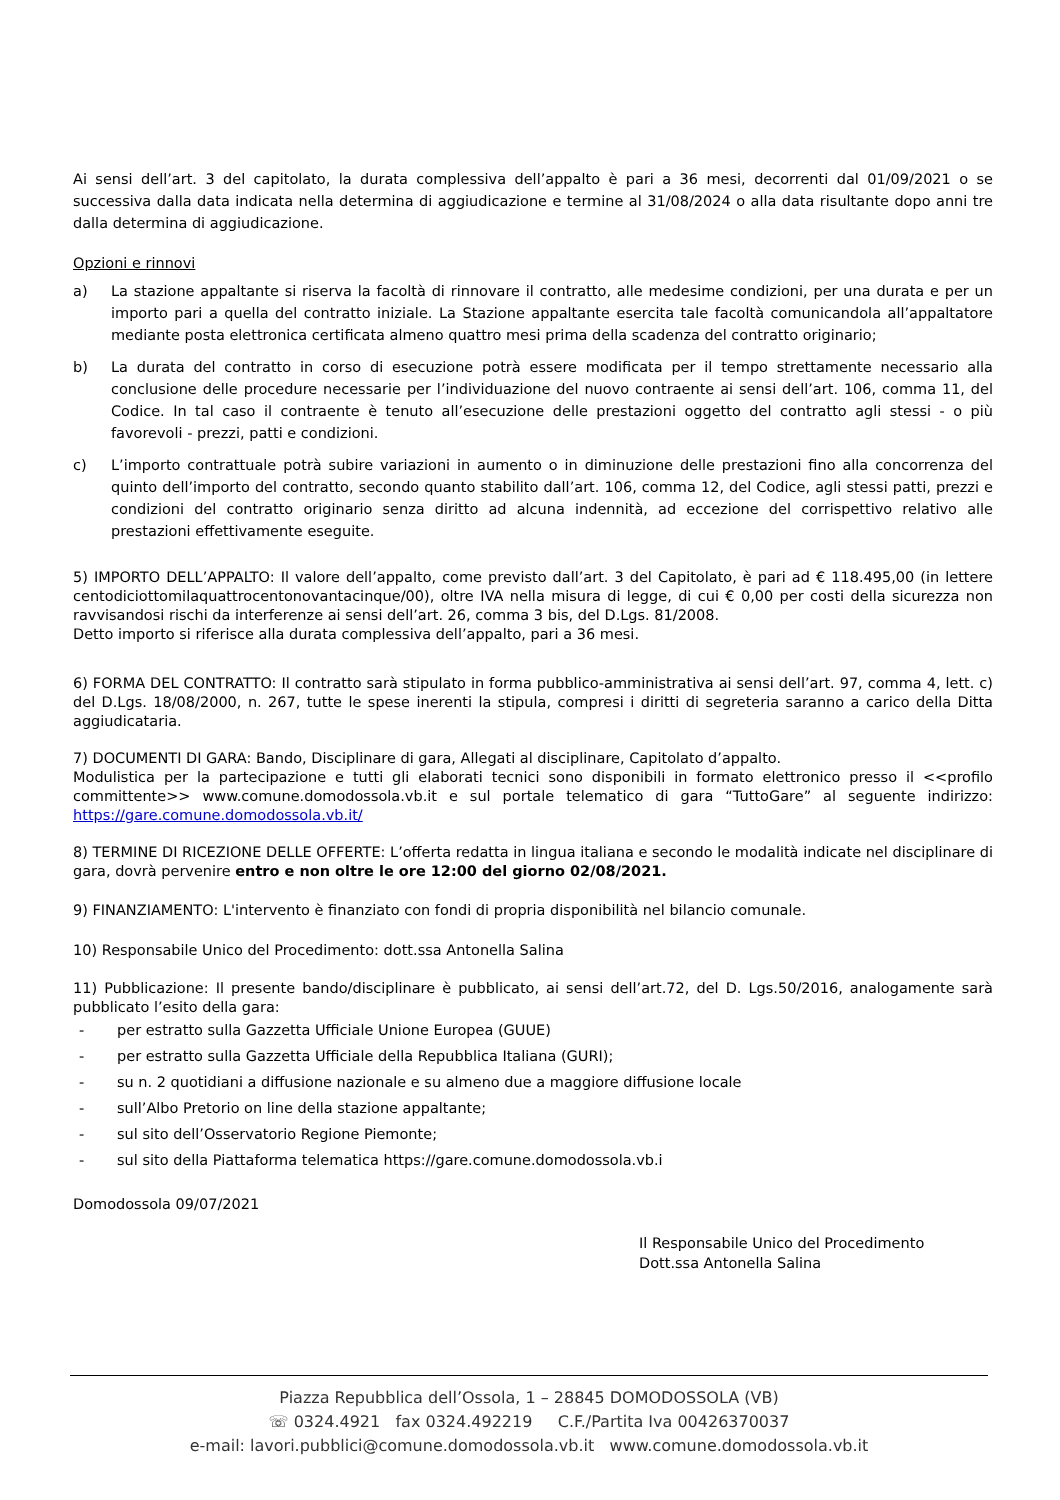Ai sensi dell’art. 3 del capitolato, la durata complessiva dell’appalto è pari a 36 mesi, decorrenti dal 01/09/2021 o se successiva dalla data indicata nella determina di aggiudicazione e termine al 31/08/2024 o alla data risultante dopo anni tre dalla determina di aggiudicazione.
Opzioni e rinnovi
a) La stazione appaltante si riserva la facoltà di rinnovare il contratto, alle medesime condizioni, per una durata e per un importo pari a quella del contratto iniziale. La Stazione appaltante esercita tale facoltà comunicandola all’appaltatore mediante posta elettronica certificata almeno quattro mesi prima della scadenza del contratto originario;
b) La durata del contratto in corso di esecuzione potrà essere modificata per il tempo strettamente necessario alla conclusione delle procedure necessarie per l’individuazione del nuovo contraente ai sensi dell’art. 106, comma 11, del Codice. In tal caso il contraente è tenuto all’esecuzione delle prestazioni oggetto del contratto agli stessi - o più favorevoli - prezzi, patti e condizioni.
c) L’importo contrattuale potrà subire variazioni in aumento o in diminuzione delle prestazioni fino alla concorrenza del quinto dell’importo del contratto, secondo quanto stabilito dall’art. 106, comma 12, del Codice, agli stessi patti, prezzi e condizioni del contratto originario senza diritto ad alcuna indennità, ad eccezione del corrispettivo relativo alle prestazioni effettivamente eseguite.
5) IMPORTO DELL’APPALTO: Il valore dell’appalto, come previsto dall’art. 3 del Capitolato, è pari ad € 118.495,00 (in lettere centodiciottomilaquattrocentonovantacinque/00), oltre IVA nella misura di legge, di cui € 0,00 per costi della sicurezza non ravvisandosi rischi da interferenze ai sensi dell’art. 26, comma 3 bis, del D.Lgs. 81/2008.
Detto importo si riferisce alla durata complessiva dell’appalto, pari a 36 mesi.
6) FORMA DEL CONTRATTO: Il contratto sarà stipulato in forma pubblico-amministrativa ai sensi dell’art. 97, comma 4, lett. c) del D.Lgs. 18/08/2000, n. 267, tutte le spese inerenti la stipula, compresi i diritti di segreteria saranno a carico della Ditta aggiudicataria.
7) DOCUMENTI DI GARA: Bando, Disciplinare di gara, Allegati al disciplinare, Capitolato d’appalto.
Modulistica per la partecipazione e tutti gli elaborati tecnici sono disponibili in formato elettronico presso il <<profilo committente>> www.comune.domodossola.vb.it e sul portale telematico di gara “TuttoGare” al seguente indirizzo: https://gare.comune.domodossola.vb.it/
8) TERMINE DI RICEZIONE DELLE OFFERTE: L’offerta redatta in lingua italiana e secondo le modalità indicate nel disciplinare di gara, dovrà pervenire entro e non oltre le ore 12:00 del giorno 02/08/2021.
9) FINANZIAMENTO: L'intervento è finanziato con fondi di propria disponibilità nel bilancio comunale.
10) Responsabile Unico del Procedimento: dott.ssa Antonella Salina
11) Pubblicazione: Il presente bando/disciplinare è pubblicato, ai sensi dell’art.72, del D. Lgs.50/2016, analogamente sarà pubblicato l’esito della gara:
- per estratto sulla Gazzetta Ufficiale Unione Europea (GUUE)
- per estratto sulla Gazzetta Ufficiale della Repubblica Italiana (GURI);
- su n. 2 quotidiani a diffusione nazionale e su almeno due a maggiore diffusione locale
- sull’Albo Pretorio on line della stazione appaltante;
- sul sito dell’Osservatorio Regione Piemonte;
- sul sito della Piattaforma telematica https://gare.comune.domodossola.vb.i
Domodossola 09/07/2021
Il Responsabile Unico del Procedimento
Dott.ssa Antonella Salina
Piazza Repubblica dell’Ossola, 1 – 28845 DOMODOSSOLA (VB)
☏ 0324.4921 fax 0324.492219 C.F./Partita Iva 00426370037
e-mail: lavori.pubblici@comune.domodossola.vb.it www.comune.domodossola.vb.it